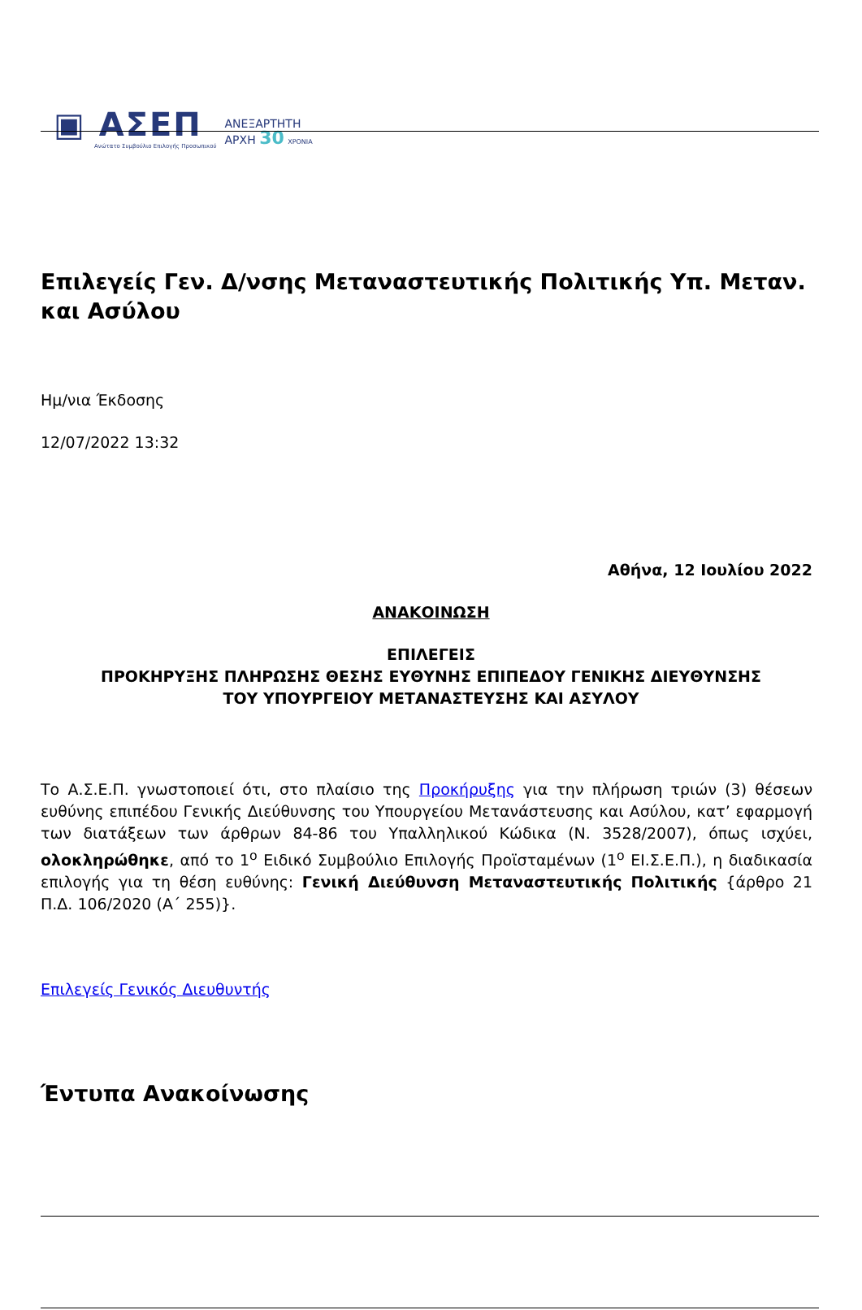▣ ΑΣΕΠ
Ανώτατο Συμβούλιο Επιλογής Προσωπικού
ΑΝΕΞΑΡΤΗΤΗ
ΑΡΧΗ 30 ΧΡΟΝΙΑ
Επιλεγείς Γεν. Δ/νσης Μεταναστευτικής Πολιτικής Υπ. Μεταν. και Ασύλου
Ημ/νια Έκδοσης
12/07/2022 13:32
Αθήνα, 12 Ιουλίου 2022
ΑΝΑΚΟΙΝΩΣΗ
ΕΠΙΛΕΓΕΙΣ
ΠΡΟΚΗΡΥΞΗΣ ΠΛΗΡΩΣΗΣ ΘΕΣΗΣ ΕΥΘΥΝΗΣ ΕΠΙΠΕΔΟΥ ΓΕΝΙΚΗΣ ΔΙΕΥΘΥΝΣΗΣ
ΤΟΥ ΥΠΟΥΡΓΕΙΟΥ ΜΕΤΑΝΑΣΤΕΥΣΗΣ ΚΑΙ ΑΣΥΛΟΥ
Το Α.Σ.Ε.Π. γνωστοποιεί ότι, στο πλαίσιο της Προκήρυξης για την πλήρωση τριών (3) θέσεων ευθύνης επιπέδου Γενικής Διεύθυνσης του Υπουργείου Μετανάστευσης και Ασύλου, κατ’ εφαρμογή των διατάξεων των άρθρων 84-86 του Υπαλληλικού Κώδικα (Ν. 3528/2007), όπως ισχύει, ολοκληρώθηκε, από το 1<sup>ο</sup> Ειδικό Συμβούλιο Επιλογής Προϊσταμένων (1<sup>ο</sup> ΕΙ.Σ.Ε.Π.), η διαδικασία επιλογής για τη θέση ευθύνης: Γενική Διεύθυνση Μεταναστευτικής Πολιτικής {άρθρο 21 Π.Δ. 106/2020 (Α΄ 255)}.
Επιλεγείς Γενικός Διευθυντής
Έντυπα Ανακοίνωσης